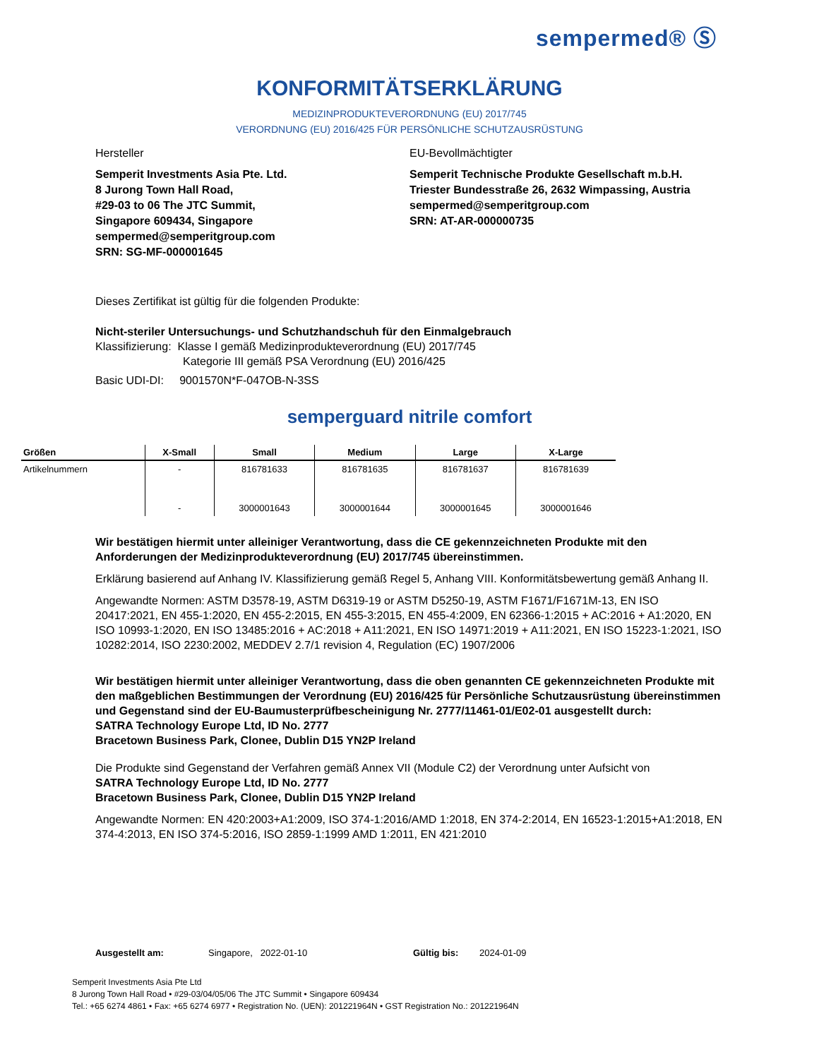sempermed® Ⓢ
KONFORMITÄTSERKLÄRUNG
MEDIZINPRODUKTEVERORDNUNG (EU) 2017/745
VERORDNUNG (EU) 2016/425 FÜR PERSÖNLICHE SCHUTZAUSRÜSTUNG
Hersteller
Semperit Investments Asia Pte. Ltd.
8 Jurong Town Hall Road,
#29-03 to 06 The JTC Summit,
Singapore 609434, Singapore
sempermed@semperitgroup.com
SRN: SG-MF-000001645
EU-Bevollmächtigter
Semperit Technische Produkte Gesellschaft m.b.H.
Triester Bundesstraße 26, 2632 Wimpassing, Austria
sempermed@semperitgroup.com
SRN: AT-AR-000000735
Dieses Zertifikat ist gültig für die folgenden Produkte:
Nicht-steriler Untersuchungs- und Schutzhandschuh für den Einmalgebrauch
Klassifizierung: Klasse I gemäß Medizinprodukteverordnung (EU) 2017/745
Kategorie III gemäß PSA Verordnung (EU) 2016/425
Basic UDI-DI: 9001570N*F-047OB-N-3SS
semperguard nitrile comfort
| Größen | X-Small | Small | Medium | Large | X-Large |
| --- | --- | --- | --- | --- | --- |
| Artikelnummern | - | 816781633 | 816781635 | 816781637 | 816781639 |
| | - | 3000001643 | 3000001644 | 3000001645 | 3000001646 |
Wir bestätigen hiermit unter alleiniger Verantwortung, dass die CE gekennzeichneten Produkte mit den Anforderungen der Medizinprodukteverordnung (EU) 2017/745 übereinstimmen.
Erklärung basierend auf Anhang IV. Klassifizierung gemäß Regel 5, Anhang VIII. Konformitätsbewertung gemäß Anhang II.
Angewandte Normen: ASTM D3578-19, ASTM D6319-19 or ASTM D5250-19, ASTM F1671/F1671M-13, EN ISO 20417:2021, EN 455-1:2020, EN 455-2:2015, EN 455-3:2015, EN 455-4:2009, EN 62366-1:2015 + AC:2016 + A1:2020, EN ISO 10993-1:2020, EN ISO 13485:2016 + AC:2018 + A11:2021, EN ISO 14971:2019 + A11:2021, EN ISO 15223-1:2021, ISO 10282:2014, ISO 2230:2002, MEDDEV 2.7/1 revision 4, Regulation (EC) 1907/2006
Wir bestätigen hiermit unter alleiniger Verantwortung, dass die oben genannten CE gekennzeichneten Produkte mit den maßgeblichen Bestimmungen der Verordnung (EU) 2016/425 für Persönliche Schutzausrüstung übereinstimmen und Gegenstand sind der EU-Baumusterprüfbescheinigung Nr. 2777/11461-01/E02-01 ausgestellt durch:
SATRA Technology Europe Ltd, ID No. 2777
Bracetown Business Park, Clonee, Dublin D15 YN2P Ireland
Die Produkte sind Gegenstand der Verfahren gemäß Annex VII (Module C2) der Verordnung unter Aufsicht von
SATRA Technology Europe Ltd, ID No. 2777
Bracetown Business Park, Clonee, Dublin D15 YN2P Ireland
Angewandte Normen: EN 420:2003+A1:2009, ISO 374-1:2016/AMD 1:2018, EN 374-2:2014, EN 16523-1:2015+A1:2018, EN 374-4:2013, EN ISO 374-5:2016, ISO 2859-1:1999 AMD 1:2011, EN 421:2010
Ausgestellt am: Singapore, 2022-01-10 Gültig bis: 2024-01-09
Semperit Investments Asia Pte Ltd
8 Jurong Town Hall Road • #29-03/04/05/06 The JTC Summit • Singapore 609434
Tel.: +65 6274 4861 • Fax: +65 6274 6977 • Registration No. (UEN): 201221964N • GST Registration No.: 201221964N